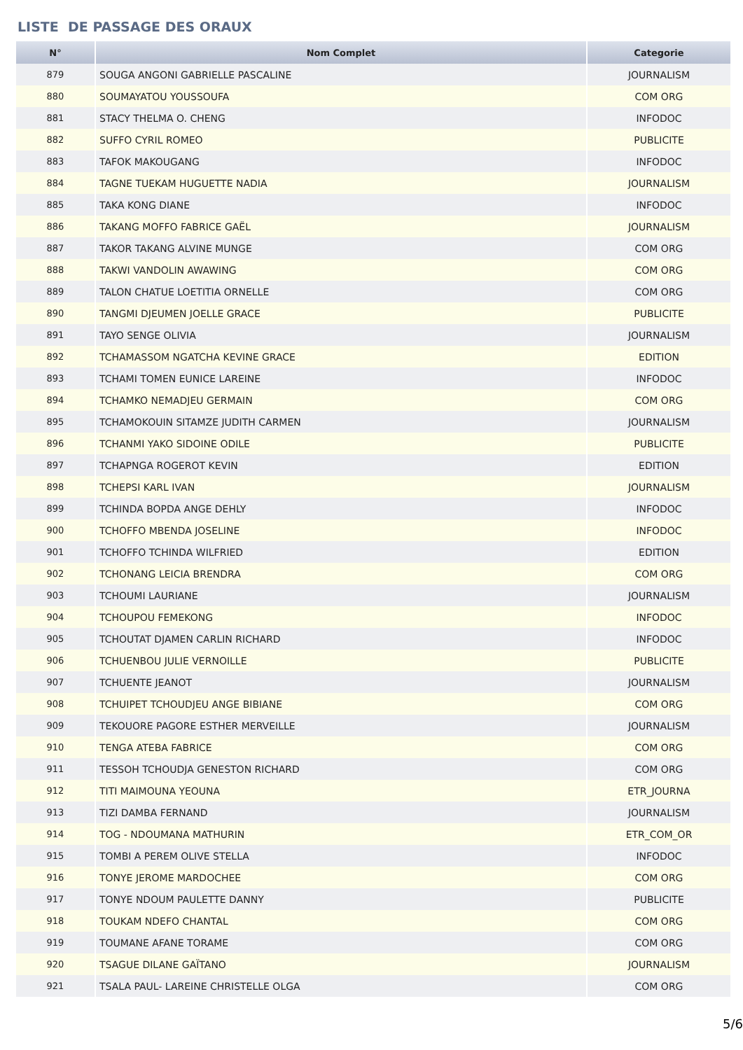LISTE DE PASSAGE DES ORAUX
| N° | Nom Complet | Categorie |
| --- | --- | --- |
| 879 | SOUGA ANGONI GABRIELLE PASCALINE | JOURNALISM |
| 880 | SOUMAYATOU YOUSSOUFA | COM ORG |
| 881 | STACY THELMA O. CHENG | INFODOC |
| 882 | SUFFO CYRIL ROMEO | PUBLICITE |
| 883 | TAFOK MAKOUGANG | INFODOC |
| 884 | TAGNE TUEKAM HUGUETTE NADIA | JOURNALISM |
| 885 | TAKA KONG DIANE | INFODOC |
| 886 | TAKANG MOFFO FABRICE GAËL | JOURNALISM |
| 887 | TAKOR TAKANG ALVINE MUNGE | COM ORG |
| 888 | TAKWI VANDOLIN AWAWING | COM ORG |
| 889 | TALON CHATUE LOETITIA ORNELLE | COM ORG |
| 890 | TANGMI DJEUMEN JOELLE GRACE | PUBLICITE |
| 891 | TAYO SENGE OLIVIA | JOURNALISM |
| 892 | TCHAMASSOM NGATCHA KEVINE GRACE | EDITION |
| 893 | TCHAMI TOMEN EUNICE LAREINE | INFODOC |
| 894 | TCHAMKO NEMADJEU GERMAIN | COM ORG |
| 895 | TCHAMOKOUIN SITAMZE JUDITH CARMEN | JOURNALISM |
| 896 | TCHANMI YAKO SIDOINE ODILE | PUBLICITE |
| 897 | TCHAPNGA ROGEROT KEVIN | EDITION |
| 898 | TCHEPSI KARL IVAN | JOURNALISM |
| 899 | TCHINDA BOPDA ANGE DEHLY | INFODOC |
| 900 | TCHOFFO MBENDA JOSELINE | INFODOC |
| 901 | TCHOFFO TCHINDA WILFRIED | EDITION |
| 902 | TCHONANG LEICIA BRENDRA | COM ORG |
| 903 | TCHOUMI LAURIANE | JOURNALISM |
| 904 | TCHOUPOU FEMEKONG | INFODOC |
| 905 | TCHOUTAT DJAMEN CARLIN RICHARD | INFODOC |
| 906 | TCHUENBOU JULIE VERNOILLE | PUBLICITE |
| 907 | TCHUENTE JEANOT | JOURNALISM |
| 908 | TCHUIPET TCHOUDJEU ANGE BIBIANE | COM ORG |
| 909 | TEKOUORE PAGORE ESTHER MERVEILLE | JOURNALISM |
| 910 | TENGA ATEBA FABRICE | COM ORG |
| 911 | TESSOH TCHOUDJA GENESTON RICHARD | COM ORG |
| 912 | TITI MAIMOUNA YEOUNA | ETR_JOURNA |
| 913 | TIZI DAMBA FERNAND | JOURNALISM |
| 914 | TOG - NDOUMANA MATHURIN | ETR_COM_OR |
| 915 | TOMBI A PEREM OLIVE STELLA | INFODOC |
| 916 | TONYE JEROME MARDOCHEE | COM ORG |
| 917 | TONYE NDOUM PAULETTE DANNY | PUBLICITE |
| 918 | TOUKAM NDEFO CHANTAL | COM ORG |
| 919 | TOUMANE AFANE TORAME | COM ORG |
| 920 | TSAGUE DILANE GAÏTANO | JOURNALISM |
| 921 | TSALA PAUL- LAREINE CHRISTELLE OLGA | COM ORG |
5/6